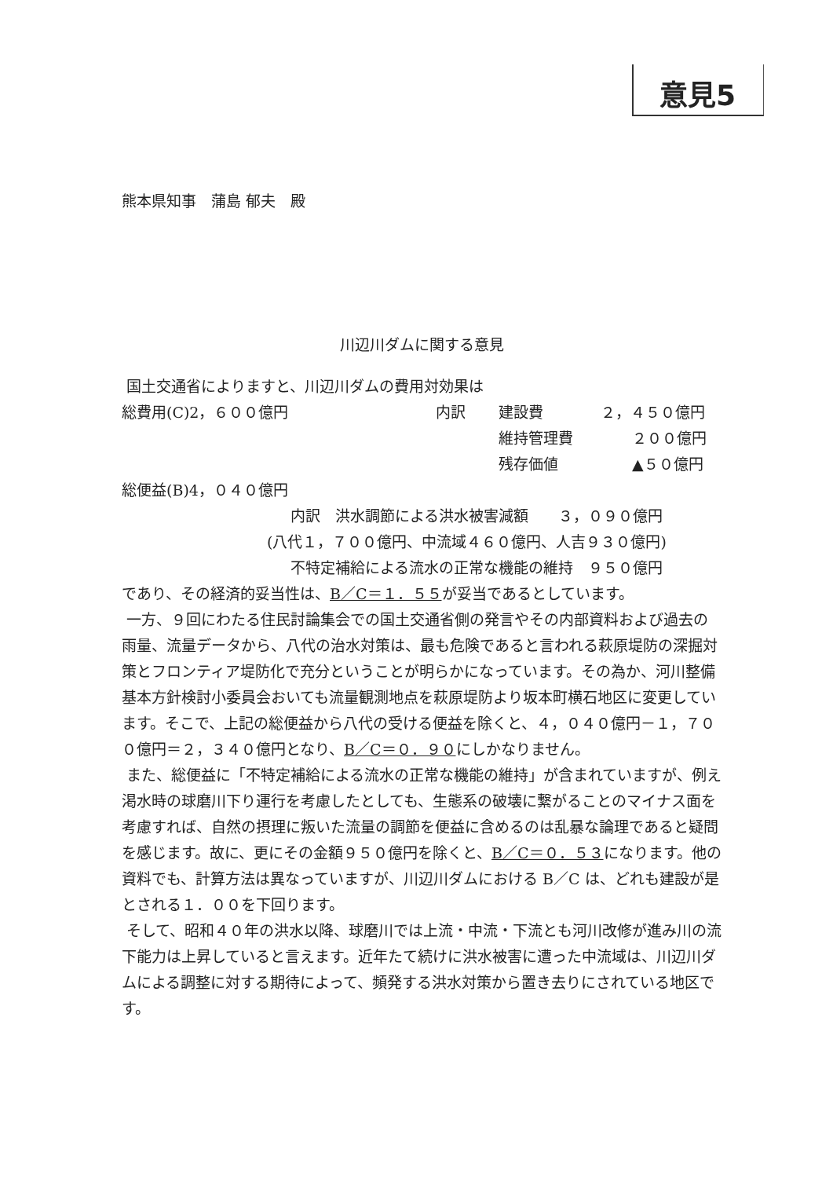意見5
熊本県知事　蒲島 郁夫　殿
川辺川ダムに関する意見
国土交通省によりますと、川辺川ダムの費用対効果は
総費用(C)2，６００億円 内訳 建設費 ２，４５０億円
維持管理費 ２００億円
残存価値 ▲５０億円
総便益(B)4，０４０億円
内訳　洪水調節による洪水被害減額　　３，０９０億円
(八代１，７００億円、中流域４６０億円、人吉９３０億円)
不特定補給による流水の正常な機能の維持　９５０億円
であり、その経済的妥当性は、B／C＝１．５５が妥当であるとしています。
一方、９回にわたる住民討論集会での国土交通省側の発言やその内部資料および過去の雨量、流量データから、八代の治水対策は、最も危険であると言われる萩原堤防の深掘対策とフロンティア堤防化で充分ということが明らかになっています。その為か、河川整備基本方針検討小委員会おいても流量観測地点を萩原堤防より坂本町横石地区に変更しています。そこで、上記の総便益から八代の受ける便益を除くと、４，０４０億円－１，７００億円＝２，３４０億円となり、B／C＝０．９０にしかなりません。
また、総便益に「不特定補給による流水の正常な機能の維持」が含まれていますが、例え渇水時の球磨川下り運行を考慮したとしても、生態系の破壊に繋がることのマイナス面を考慮すれば、自然の摂理に叛いた流量の調節を便益に含めるのは乱暴な論理であると疑問を感じます。故に、更にその金額９５０億円を除くと、B／C＝０．５３になります。他の資料でも、計算方法は異なっていますが、川辺川ダムにおける B／C は、どれも建設が是とされる１．００を下回ります。
そして、昭和４０年の洪水以降、球磨川では上流・中流・下流とも河川改修が進み川の流下能力は上昇していると言えます。近年たて続けに洪水被害に遭った中流域は、川辺川ダムによる調整に対する期待によって、頻発する洪水対策から置き去りにされている地区です。